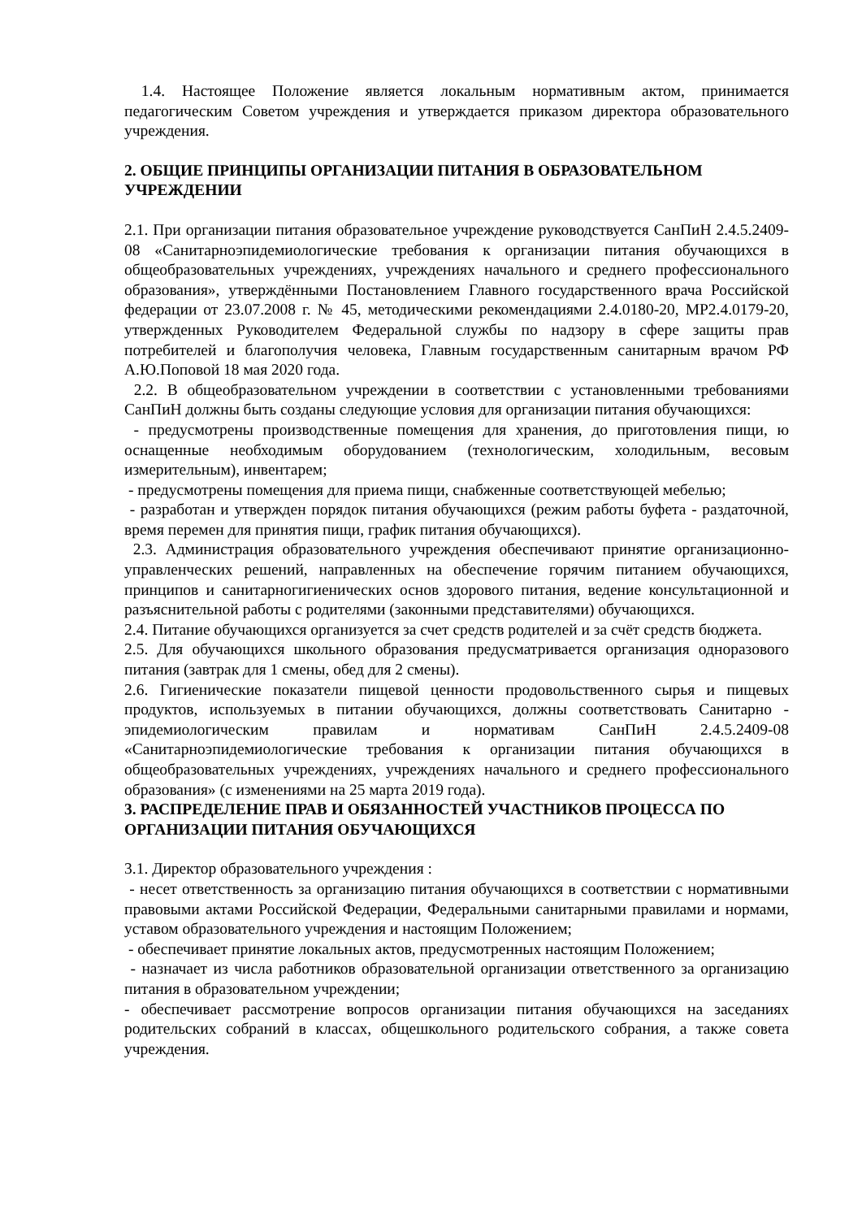1.4. Настоящее Положение является локальным нормативным актом, принимается педагогическим Советом учреждения и утверждается приказом директора образовательного учреждения.
2. ОБЩИЕ ПРИНЦИПЫ ОРГАНИЗАЦИИ ПИТАНИЯ В ОБРАЗОВАТЕЛЬНОМ УЧРЕЖДЕНИИ
2.1. При организации питания образовательное учреждение руководствуется СанПиН 2.4.5.2409-08 «Санитарноэпидемиологические требования к организации питания обучающихся в общеобразовательных учреждениях, учреждениях начального и среднего профессионального образования», утверждёнными Постановлением Главного государственного врача Российской федерации от 23.07.2008 г. № 45, методическими рекомендациями 2.4.0180-20, МР2.4.0179-20, утвержденных Руководителем Федеральной службы по надзору в сфере защиты прав потребителей и благополучия человека, Главным государственным санитарным врачом РФ А.Ю.Поповой 18 мая 2020 года.
2.2. В общеобразовательном учреждении в соответствии с установленными требованиями СанПиН должны быть созданы следующие условия для организации питания обучающихся:
- предусмотрены производственные помещения для хранения, до приготовления пищи, ю оснащенные необходимым оборудованием (технологическим, холодильным, весовым измерительным), инвентарем;
- предусмотрены помещения для приема пищи, снабженные соответствующей мебелью;
- разработан и утвержден порядок питания обучающихся (режим работы буфета - раздаточной, время перемен для принятия пищи, график питания обучающихся).
2.3. Администрация образовательного учреждения обеспечивают принятие организационно-управленческих решений, направленных на обеспечение горячим питанием обучающихся, принципов и санитарногигиенических основ здорового питания, ведение консультационной и разъяснительной работы с родителями (законными представителями) обучающихся.
2.4. Питание обучающихся организуется за счет средств родителей и за счёт средств бюджета.
2.5. Для обучающихся школьного образования предусматривается организация одноразового питания (завтрак для 1 смены, обед для 2 смены).
2.6. Гигиенические показатели пищевой ценности продовольственного сырья и пищевых продуктов, используемых в питании обучающихся, должны соответствовать Санитарно - эпидемиологическим правилам и нормативам СанПиН 2.4.5.2409-08 «Санитарноэпидемиологические требования к организации питания обучающихся в общеобразовательных учреждениях, учреждениях начального и среднего профессионального образования» (с изменениями на 25 марта 2019 года).
3. РАСПРЕДЕЛЕНИЕ ПРАВ И ОБЯЗАННОСТЕЙ УЧАСТНИКОВ ПРОЦЕССА ПО ОРГАНИЗАЦИИ ПИТАНИЯ ОБУЧАЮЩИХСЯ
3.1. Директор образовательного учреждения :
- несет ответственность за организацию питания обучающихся в соответствии с нормативными правовыми актами Российской Федерации, Федеральными санитарными правилами и нормами, уставом образовательного учреждения и настоящим Положением;
- обеспечивает принятие локальных актов, предусмотренных настоящим Положением;
- назначает из числа работников образовательной организации ответственного за организацию питания в образовательном учреждении;
- обеспечивает рассмотрение вопросов организации питания обучающихся на заседаниях родительских собраний в классах, общешкольного родительского собрания, а также совета учреждения.